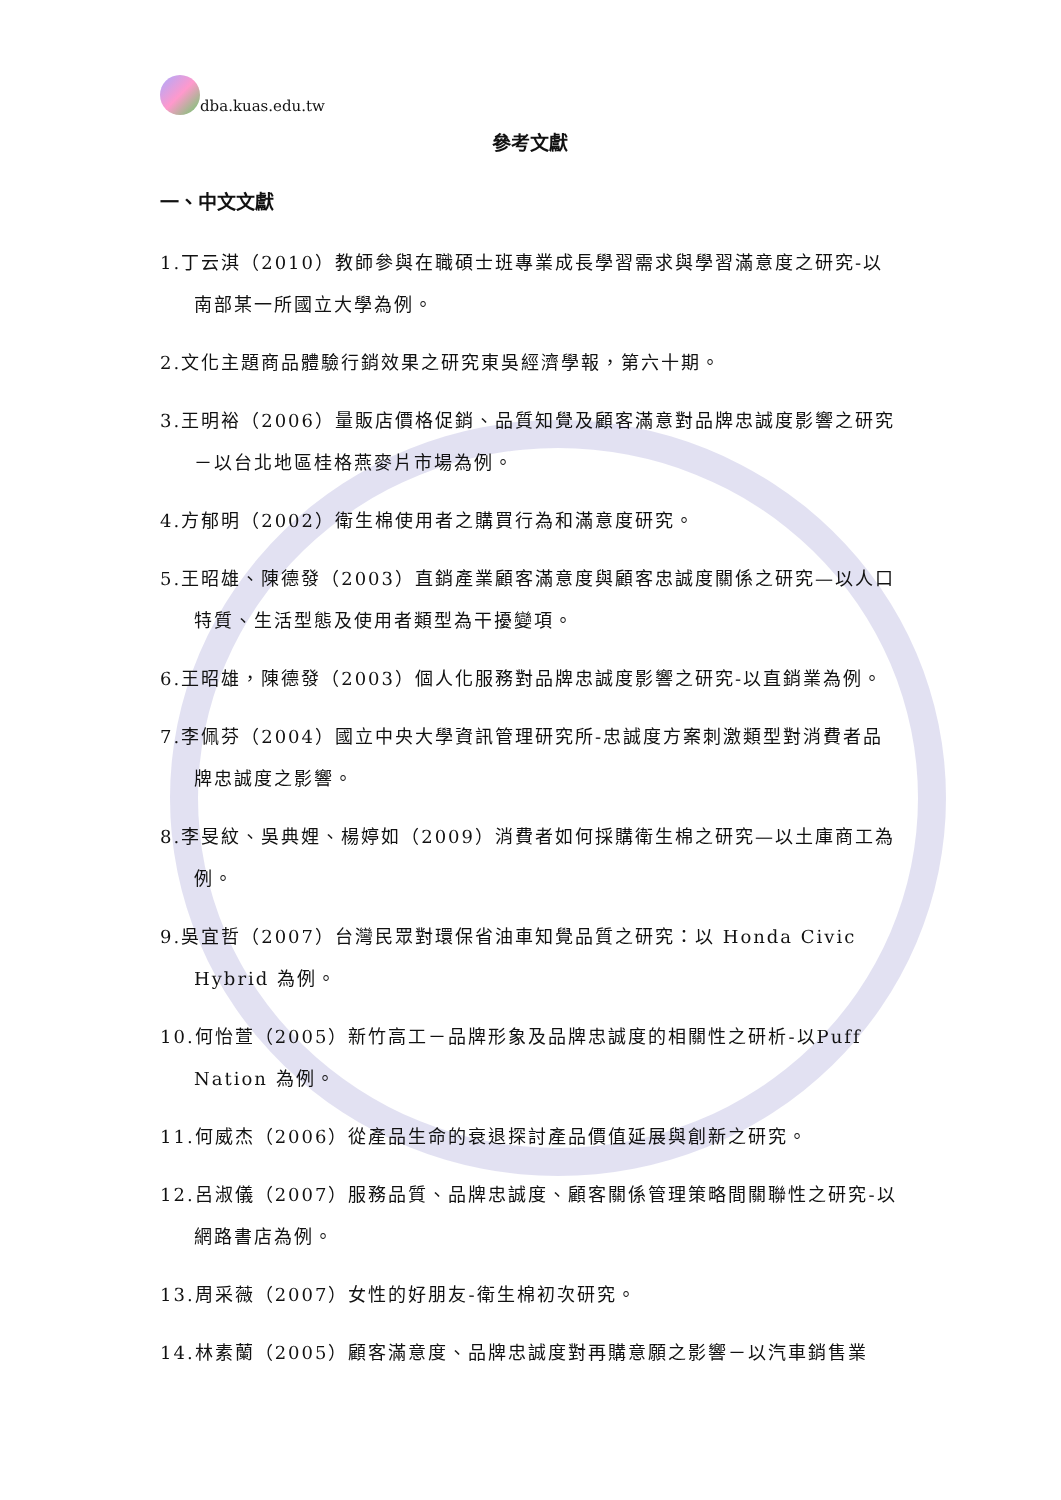dba.kuas.edu.tw
參考文獻
一、中文文獻
1.丁云淇（2010）教師參與在職碩士班專業成長學習需求與學習滿意度之研究-以南部某一所國立大學為例。
2.文化主題商品體驗行銷效果之研究東吳經濟學報，第六十期。
3.王明裕（2006）量販店價格促銷、品質知覺及顧客滿意對品牌忠誠度影響之研究－以台北地區桂格燕麥片市場為例。
4.方郁明（2002）衛生棉使用者之購買行為和滿意度研究。
5.王昭雄、陳德發（2003）直銷產業顧客滿意度與顧客忠誠度關係之研究—以人口特質、生活型態及使用者類型為干擾變項。
6.王昭雄，陳德發（2003）個人化服務對品牌忠誠度影響之研究-以直銷業為例。
7.李佩芬（2004）國立中央大學資訊管理研究所-忠誠度方案刺激類型對消費者品牌忠誠度之影響。
8.李旻紋、吳典娌、楊婷如（2009）消費者如何採購衛生棉之研究—以土庫商工為例。
9.吳宜哲（2007）台灣民眾對環保省油車知覺品質之研究：以 Honda Civic Hybrid 為例。
10.何怡萱（2005）新竹高工－品牌形象及品牌忠誠度的相關性之研析-以Puff Nation 為例。
11.何威杰（2006）從產品生命的衰退探討產品價值延展與創新之研究。
12.呂淑儀（2007）服務品質、品牌忠誠度、顧客關係管理策略間關聯性之研究-以網路書店為例。
13.周采薇（2007）女性的好朋友-衛生棉初次研究。
14.林素蘭（2005）顧客滿意度、品牌忠誠度對再購意願之影響－以汽車銷售業